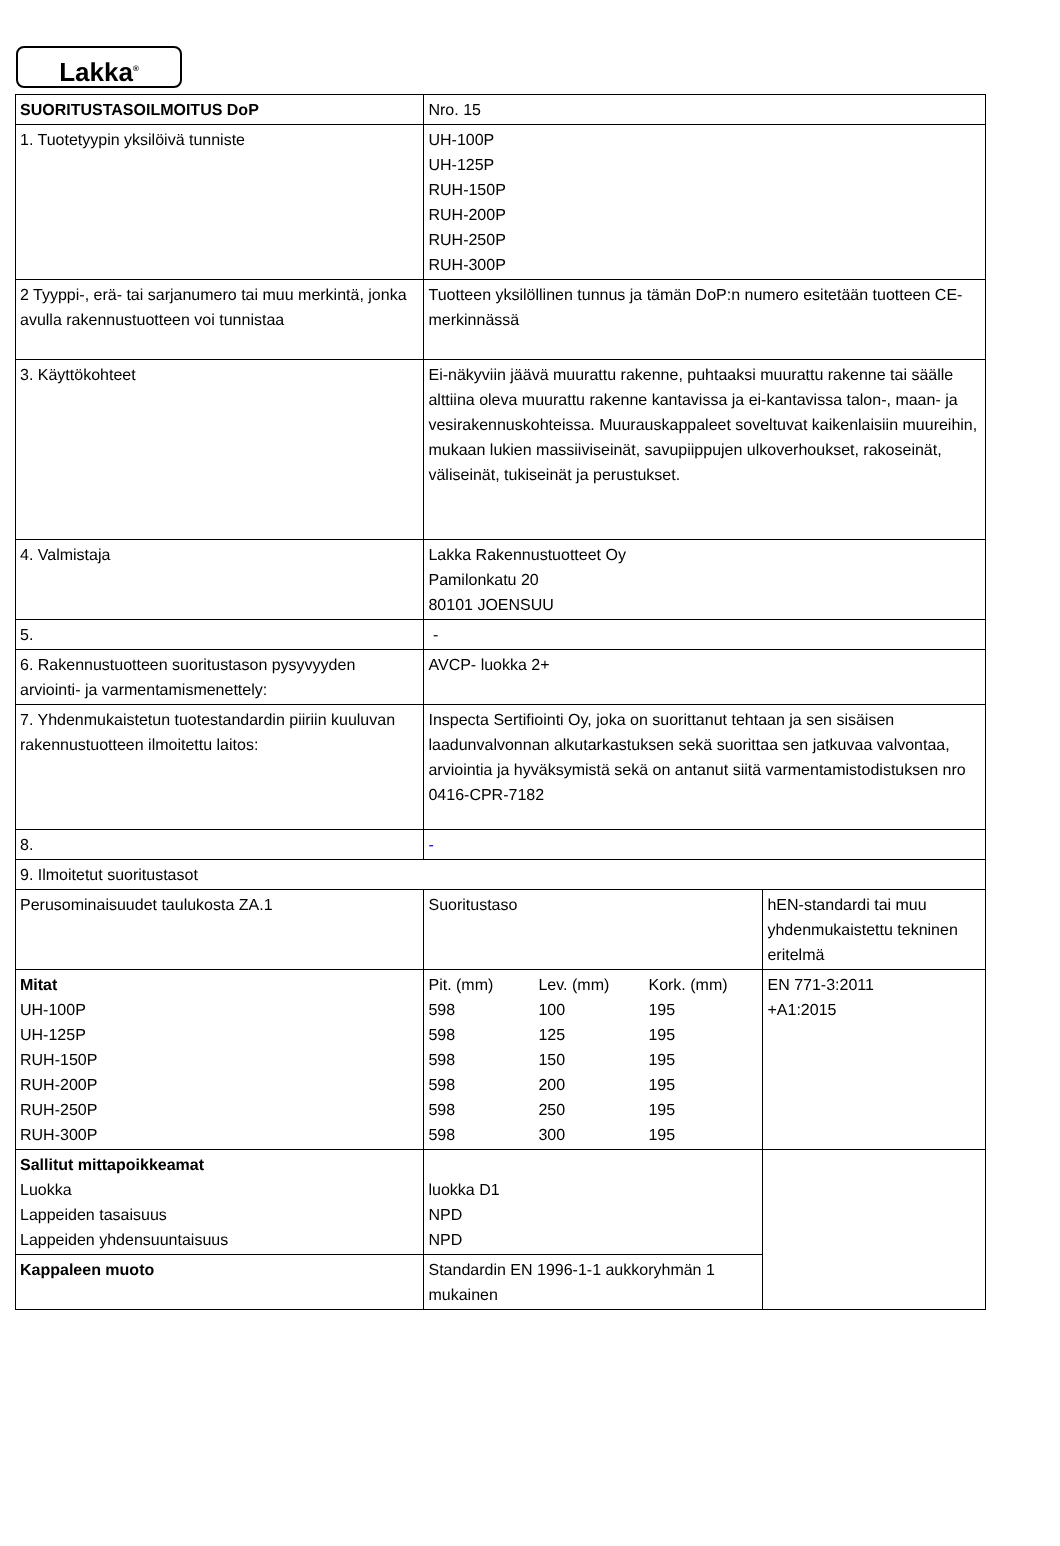Lakka<sup>®</sup>
| SUORITUSTASOILMOITUS DoP | Nro. 15 | |
| 1. Tuotetyypin yksilöivä tunniste | UH-100P UH-125P RUH-150P RUH-200P RUH-250P RUH-300P | |
| 2 Tyyppi-, erä- tai sarjanumero tai muu merkintä, jonka avulla rakennustuotteen voi tunnistaa | Tuotteen yksilöllinen tunnus ja tämän DoP:n numero esitetään tuotteen CE-merkinnässä | |
| 3. Käyttökohteet | Ei-näkyviin jäävä muurattu rakenne, puhtaaksi muurattu rakenne tai säälle alttiina oleva muurattu rakenne kantavissa ja ei-kantavissa talon-, maan- ja vesirakennuskohteissa. Muurauskappaleet soveltuvat kaikenlaisiin muureihin, mukaan lukien massiiviseinät, savupiippujen ulkoverhoukset, rakoseinät, väliseinät, tukiseinät ja perustukset. | |
| 4. Valmistaja | Lakka Rakennustuotteet Oy Pamilonkatu 20 80101 JOENSUU | |
| 5. | - | |
| 6. Rakennustuotteen suoritustason pysyvyyden arviointi- ja varmentamismenettely: | AVCP- luokka 2+ | |
| 7. Yhdenmukaistetun tuotestandardin piiriin kuuluvan rakennustuotteen ilmoitettu laitos: | Inspecta Sertifiointi Oy, joka on suorittanut tehtaan ja sen sisäisen laadunvalvonnan alkutarkastuksen sekä suorittaa sen jatkuvaa valvontaa, arviointia ja hyväksymistä sekä on antanut siitä varmentamistodistuksen nro 0416-CPR-7182 | |
| 8. | - | |
| 9. Ilmoitetut suoritustasot | | |
| Perusominaisuudet taulukosta ZA.1 | Suoritustaso | hEN-standardi tai muu yhdenmukaistettu tekninen eritelmä |
| Mitat UH-100P UH-125P RUH-150P RUH-200P RUH-250P RUH-300P | Pit. (mm) Lev. (mm) Kork. (mm) 598 100 195 598 125 195 598 150 195 598 200 195 598 250 195 598 300 195 | EN 771-3:2011 +A1:2015 |
| Sallitut mittapoikkeamat Luokka Lappeiden tasaisuus Lappeiden yhdensuuntaisuus | luokka D1 NPD NPD | |
| Kappaleen muoto | Standardin EN 1996-1-1 aukkoryhmän 1 mukainen | |